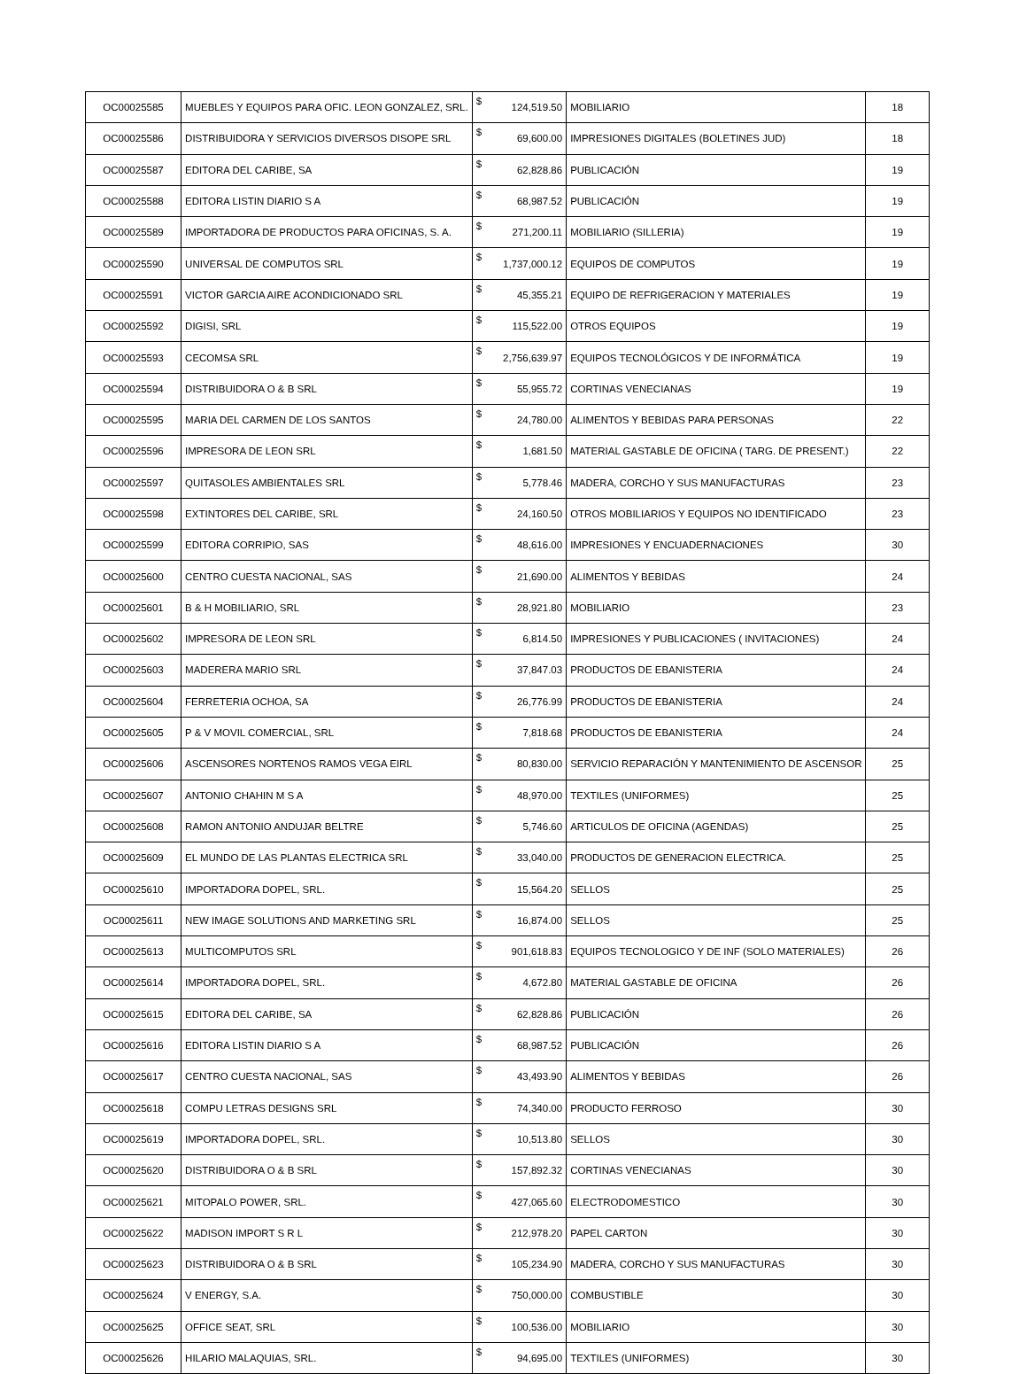| OC00025585 | MUEBLES Y EQUIPOS PARA OFIC. LEON GONZALEZ, SRL. | $ | 124,519.50 | MOBILIARIO | 18 |
| OC00025586 | DISTRIBUIDORA Y SERVICIOS DIVERSOS DISOPE SRL | $ | 69,600.00 | IMPRESIONES DIGITALES (BOLETINES JUD) | 18 |
| OC00025587 | EDITORA DEL CARIBE, SA | $ | 62,828.86 | PUBLICACIÓN | 19 |
| OC00025588 | EDITORA LISTIN DIARIO S A | $ | 68,987.52 | PUBLICACIÓN | 19 |
| OC00025589 | IMPORTADORA DE PRODUCTOS PARA OFICINAS, S. A. | $ | 271,200.11 | MOBILIARIO (SILLERIA) | 19 |
| OC00025590 | UNIVERSAL DE COMPUTOS SRL | $ | 1,737,000.12 | EQUIPOS DE COMPUTOS | 19 |
| OC00025591 | VICTOR GARCIA AIRE ACONDICIONADO SRL | $ | 45,355.21 | EQUIPO DE REFRIGERACION Y MATERIALES | 19 |
| OC00025592 | DIGISI, SRL | $ | 115,522.00 | OTROS EQUIPOS | 19 |
| OC00025593 | CECOMSA SRL | $ | 2,756,639.97 | EQUIPOS TECNOLÓGICOS Y DE INFORMÁTICA | 19 |
| OC00025594 | DISTRIBUIDORA O & B SRL | $ | 55,955.72 | CORTINAS VENECIANAS | 19 |
| OC00025595 | MARIA DEL CARMEN DE LOS SANTOS | $ | 24,780.00 | ALIMENTOS Y BEBIDAS PARA PERSONAS | 22 |
| OC00025596 | IMPRESORA DE LEON SRL | $ | 1,681.50 | MATERIAL GASTABLE DE OFICINA ( TARG. DE PRESENT.) | 22 |
| OC00025597 | QUITASOLES AMBIENTALES SRL | $ | 5,778.46 | MADERA, CORCHO Y SUS MANUFACTURAS | 23 |
| OC00025598 | EXTINTORES DEL CARIBE, SRL | $ | 24,160.50 | OTROS MOBILIARIOS Y EQUIPOS NO IDENTIFICADO | 23 |
| OC00025599 | EDITORA CORRIPIO, SAS | $ | 48,616.00 | IMPRESIONES Y ENCUADERNACIONES | 30 |
| OC00025600 | CENTRO CUESTA NACIONAL, SAS | $ | 21,690.00 | ALIMENTOS Y BEBIDAS | 24 |
| OC00025601 | B & H MOBILIARIO, SRL | $ | 28,921.80 | MOBILIARIO | 23 |
| OC00025602 | IMPRESORA DE LEON SRL | $ | 6,814.50 | IMPRESIONES Y PUBLICACIONES ( INVITACIONES) | 24 |
| OC00025603 | MADERERA MARIO SRL | $ | 37,847.03 | PRODUCTOS DE EBANISTERIA | 24 |
| OC00025604 | FERRETERIA OCHOA, SA | $ | 26,776.99 | PRODUCTOS DE EBANISTERIA | 24 |
| OC00025605 | P & V MOVIL COMERCIAL, SRL | $ | 7,818.68 | PRODUCTOS DE EBANISTERIA | 24 |
| OC00025606 | ASCENSORES NORTENOS RAMOS VEGA EIRL | $ | 80,830.00 | SERVICIO REPARACIÓN Y MANTENIMIENTO DE ASCENSOR | 25 |
| OC00025607 | ANTONIO CHAHIN M S A | $ | 48,970.00 | TEXTILES (UNIFORMES) | 25 |
| OC00025608 | RAMON ANTONIO ANDUJAR BELTRE | $ | 5,746.60 | ARTICULOS DE OFICINA (AGENDAS) | 25 |
| OC00025609 | EL MUNDO DE LAS PLANTAS ELECTRICA SRL | $ | 33,040.00 | PRODUCTOS DE GENERACION ELECTRICA. | 25 |
| OC00025610 | IMPORTADORA DOPEL, SRL. | $ | 15,564.20 | SELLOS | 25 |
| OC00025611 | NEW IMAGE SOLUTIONS AND MARKETING SRL | $ | 16,874.00 | SELLOS | 25 |
| OC00025613 | MULTICOMPUTOS SRL | $ | 901,618.83 | EQUIPOS TECNOLOGICO Y DE INF (SOLO MATERIALES) | 26 |
| OC00025614 | IMPORTADORA DOPEL, SRL. | $ | 4,672.80 | MATERIAL GASTABLE DE OFICINA | 26 |
| OC00025615 | EDITORA DEL CARIBE, SA | $ | 62,828.86 | PUBLICACIÓN | 26 |
| OC00025616 | EDITORA LISTIN DIARIO S A | $ | 68,987.52 | PUBLICACIÓN | 26 |
| OC00025617 | CENTRO CUESTA NACIONAL, SAS | $ | 43,493.90 | ALIMENTOS Y BEBIDAS | 26 |
| OC00025618 | COMPU LETRAS DESIGNS SRL | $ | 74,340.00 | PRODUCTO FERROSO | 30 |
| OC00025619 | IMPORTADORA DOPEL, SRL. | $ | 10,513.80 | SELLOS | 30 |
| OC00025620 | DISTRIBUIDORA O & B SRL | $ | 157,892.32 | CORTINAS VENECIANAS | 30 |
| OC00025621 | MITOPALO POWER, SRL. | $ | 427,065.60 | ELECTRODOMESTICO | 30 |
| OC00025622 | MADISON IMPORT S R L | $ | 212,978.20 | PAPEL CARTON | 30 |
| OC00025623 | DISTRIBUIDORA O & B SRL | $ | 105,234.90 | MADERA, CORCHO Y SUS MANUFACTURAS | 30 |
| OC00025624 | V ENERGY, S.A. | $ | 750,000.00 | COMBUSTIBLE | 30 |
| OC00025625 | OFFICE SEAT, SRL | $ | 100,536.00 | MOBILIARIO | 30 |
| OC00025626 | HILARIO MALAQUIAS, SRL. | $ | 94,695.00 | TEXTILES (UNIFORMES) | 30 |